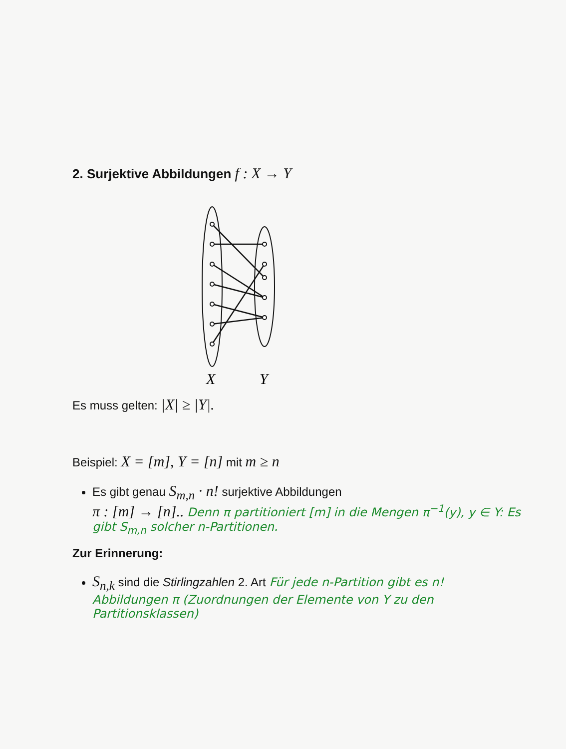2. Surjektive Abbildungen f : X → Y
X
Y
Es muss gelten: |X| ≥ |Y|.
Beispiel: X = [m], Y = [n] mit m ≥ n
Es gibt genau S<sub>m,n</sub> · n! surjektive Abbildungen
π : [m] → [n].. Denn π partitioniert [m] in die Mengen π<sup>−1</sup>(y), y ∈ Y: Es gibt S<sub>m,n</sub> solcher n-Partitionen.
Zur Erinnerung:
S<sub>n,k</sub> sind die Stirlingzahlen 2. Art Für jede n-Partition gibt es n! Abbildungen π (Zuordnungen der Elemente von Y zu den Partitionsklassen)